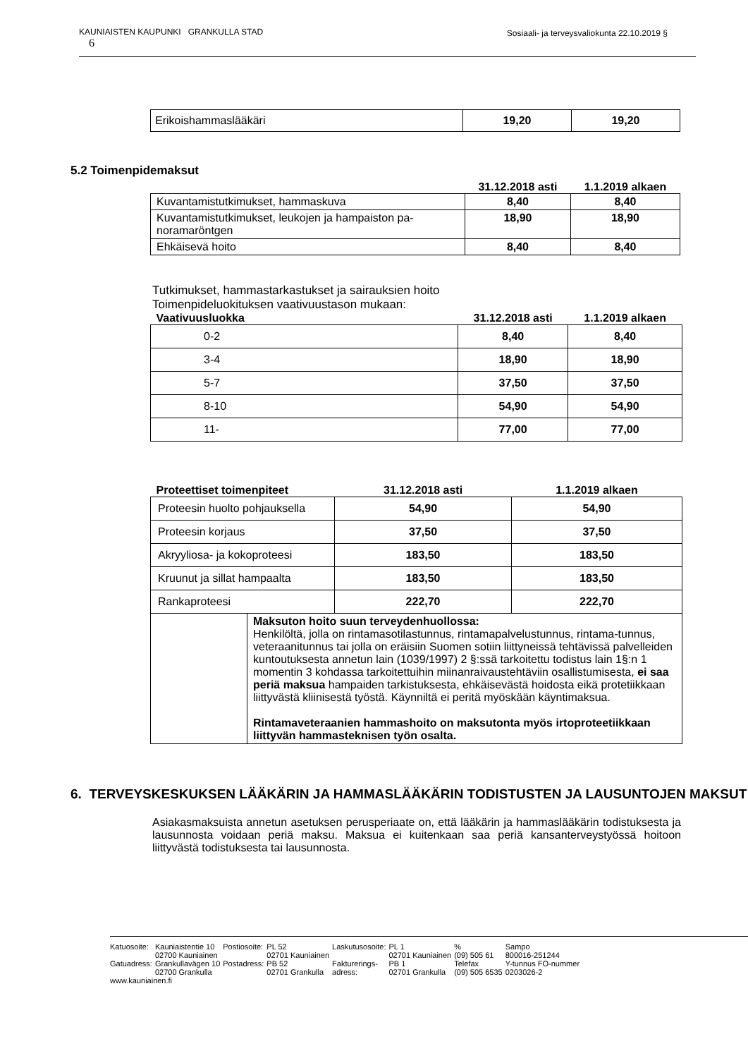KAUNIAISTEN KAUPUNKI GRANKULLA STAD Sosiaali- ja terveysvaliokunta 22.10.2019 §
6
| Erikoishammaslääkäri | 19,20 | 19,20 |
5.2 Toimenpidemaksut
| | 31.12.2018 asti | 1.1.2019 alkaen |
| --- | --- | --- |
| Kuvantamistutkimukset, hammaskuva | 8,40 | 8,40 |
| Kuvantamistutkimukset, leukojen ja hampaiston pa- noramaröntgen | 18,90 | 18,90 |
| Ehkäisevä hoito | 8,40 | 8,40 |
Tutkimukset, hammastarkastukset ja sairauksien hoito
Toimenpideluokituksen vaativuustason mukaan:
| Vaativuusluokka | 31.12.2018 asti | 1.1.2019 alkaen |
| --- | --- | --- |
| 0-2 | 8,40 | 8,40 |
| 3-4 | 18,90 | 18,90 |
| 5-7 | 37,50 | 37,50 |
| 8-10 | 54,90 | 54,90 |
| 11- | 77,00 | 77,00 |
| Proteettiset toimenpiteet | | 31.12.2018 asti | 1.1.2019 alkaen |
| --- | --- | --- | --- |
| Proteesin huolto pohjauksella | | 54,90 | 54,90 |
| Proteesin korjaus | | 37,50 | 37,50 |
| Akryyliosa- ja kokoproteesi | | 183,50 | 183,50 |
| Kruunut ja sillat hampaalta | | 183,50 | 183,50 |
| Rankaproteesi | | 222,70 | 222,70 |
| | Maksuton hoito suun terveydenhuollossa: Henkilöltä, jolla on rintamasotilastunnus, rintamapalvelustunnus, rintama-tunnus, veteraanitunnus tai jolla on eräisiin Suomen sotiin liittyneissä tehtävissä palvelleiden kuntoutuksesta annetun lain (1039/1997) 2 §:ssä tarkoitettu todistus lain 1§:n 1 momentin 3 kohdassa tarkoitettuihin miinanraivaustehtäviin osallistumisesta, ei saa periä maksua hampaiden tarkistuksesta, ehkäisevästä hoidosta eikä protetiikkaan liittyvästä kliinisestä työstä. Käynniltä ei peritä myöskään käyntimaksua. Rintamaveteraanien hammashoito on maksutonta myös irtoproteetiikkaan liittyvän hammasteknisen työn osalta. | | |
6. TERVEYSKESKUKSEN LÄÄKÄRIN JA HAMMASLÄÄKÄRIN TODISTUSTEN JA LAUSUNTOJEN MAKSUT
Asiakasmaksuista annetun asetuksen perusperiaate on, että lääkärin ja hammaslääkärin todistuksesta ja lausunnosta voidaan periä maksu. Maksua ei kuitenkaan saa periä kansanterveystyössä hoitoon liittyvästä todistuksesta tai lausunnosta.
| Katuosoite: | Kauniaistentie 10 | Postiosoite: | PL 52 | Laskutusosoite: | PL 1 | % | Sampo |
| | 02700 Kauniainen | | 02701 Kauniainen | | 02701 Kauniainen | (09) 505 61 | 800016-251244 |
| Gatuadress: | Grankullavägen 10 | Postadress: | PB 52 | Fakturerings- | PB 1 | Telefax | Y-tunnus FO-nummer |
| | 02700 Grankulla | | 02701 Grankulla | adress: | 02701 Grankulla | (09) 505 6535 | 0203026-2 |
| www.kauniainen.fi | | | | | | | |